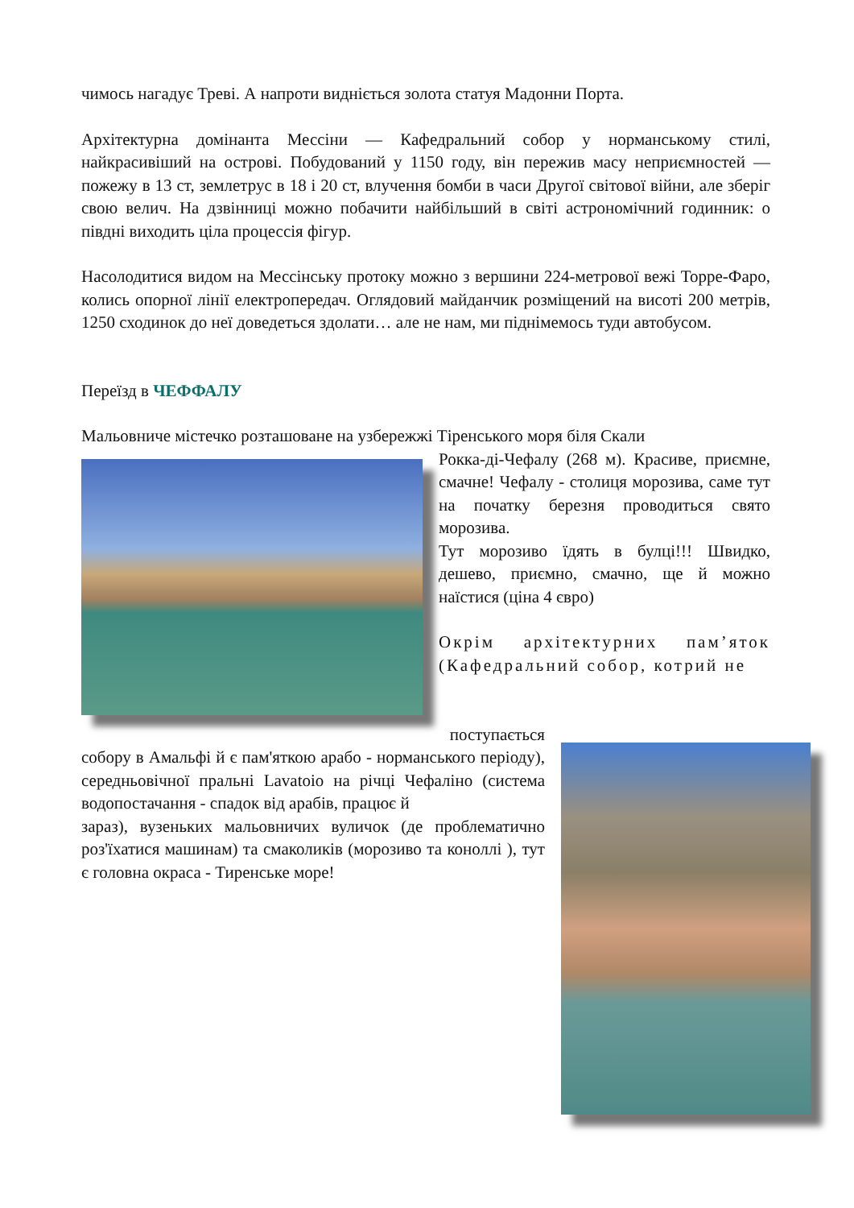чимось нагадує Треві. А напроти видніється золота статуя Мадонни Порта.
Архітектурна домінанта Мессіни — Кафедральний собор у норманському стилі, найкрасивіший на острові. Побудований у 1150 году, він пережив масу неприємностей — пожежу в 13 ст, землетрус в 18 і 20 ст, влучення бомби в часи Другої світової війни, але зберіг свою велич. На дзвінниці можно побачити найбільший в світі астрономічний годинник: о півдні виходить ціла процессія фігур.
Насолодитися видом на Мессінську протоку можно з вершини 224-метрової вежі Торре-Фаро, колись опорної лінії електропередач. Оглядовий майданчик розміщений на висоті 200 метрів, 1250 сходинок до неї доведеться здолати… але не нам, ми піднімемось туди автобусом.
Переїзд в ЧЕФФАЛУ
Мальовниче містечко розташоване на узбережжі Тіренського моря біля Скали
Рокка-ді-Чефалу (268 м). Красиве, приємне, смачне! Чефалу - столиця морозива, саме тут на початку березня проводиться свято морозива.
Тут морозиво їдять в булці!!! Швидко, дешево, приємно, смачно, ще й можно наїстися (ціна 4 євро)
Окрім архітектурних пам’яток (Кафедральний собор, котрий не
поступається
собору в Амальфі й є пам'яткою арабо - норманського періоду), середньовічної пральні Lavatoio на річці Чефаліно (система водопостачання - спадок від арабів, працює й
зараз), вузеньких мальовничих вуличок (де проблематично роз'їхатися машинам) та смаколиків (морозиво та коноллі ), тут є головна окраса - Тиренське море!